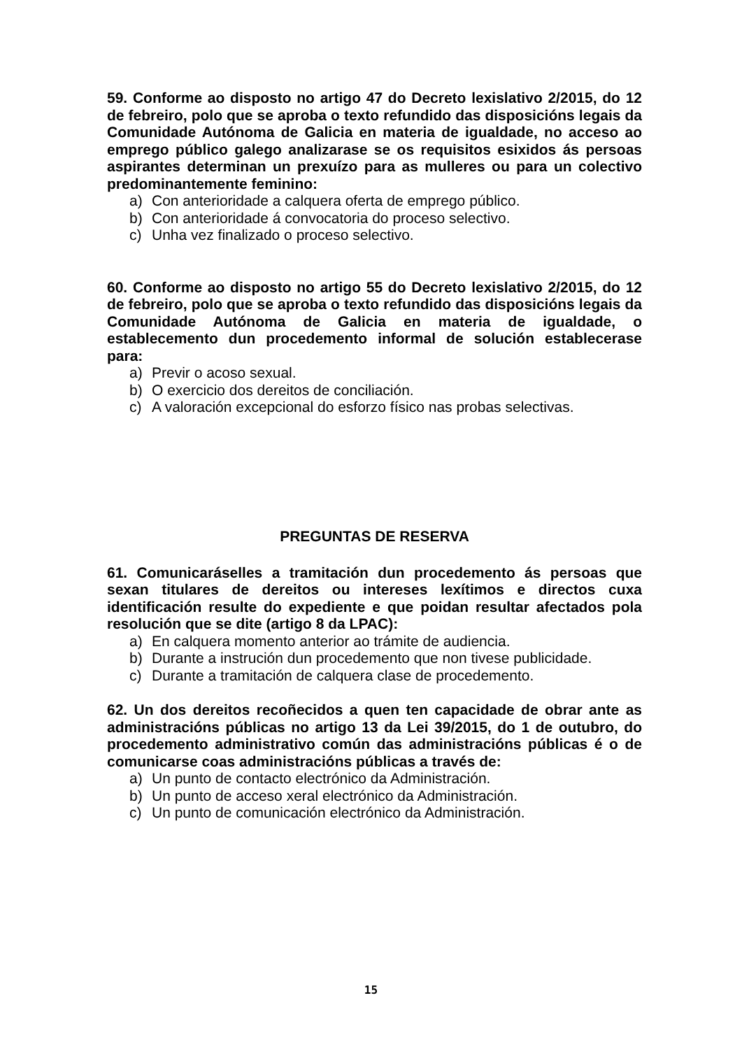59. Conforme ao disposto no artigo 47 do Decreto lexislativo 2/2015, do 12 de febreiro, polo que se aproba o texto refundido das disposicións legais da Comunidade Autónoma de Galicia en materia de igualdade, no acceso ao emprego público galego analizarase se os requisitos esixidos ás persoas aspirantes determinan un prexuízo para as mulleres ou para un colectivo predominantemente feminino:
a) Con anterioridade a calquera oferta de emprego público.
b) Con anterioridade á convocatoria do proceso selectivo.
c) Unha vez finalizado o proceso selectivo.
60. Conforme ao disposto no artigo 55 do Decreto lexislativo 2/2015, do 12 de febreiro, polo que se aproba o texto refundido das disposicións legais da Comunidade Autónoma de Galicia en materia de igualdade, o establecemento dun procedemento informal de solución establecerase para:
a) Previr o acoso sexual.
b) O exercicio dos dereitos de conciliación.
c) A valoración excepcional do esforzo físico nas probas selectivas.
PREGUNTAS DE RESERVA
61. Comunicaráselles a tramitación dun procedemento ás persoas que sexan titulares de dereitos ou intereses lexítimos e directos cuxa identificación resulte do expediente e que poidan resultar afectados pola resolución que se dite (artigo 8 da LPAC):
a) En calquera momento anterior ao trámite de audiencia.
b) Durante a instrución dun procedemento que non tivese publicidade.
c) Durante a tramitación de calquera clase de procedemento.
62. Un dos dereitos recoñecidos a quen ten capacidade de obrar ante as administracións públicas no artigo 13 da Lei 39/2015, do 1 de outubro, do procedemento administrativo común das administracións públicas é o de comunicarse coas administracións públicas a través de:
a) Un punto de contacto electrónico da Administración.
b) Un punto de acceso xeral electrónico da Administración.
c) Un punto de comunicación electrónico da Administración.
15